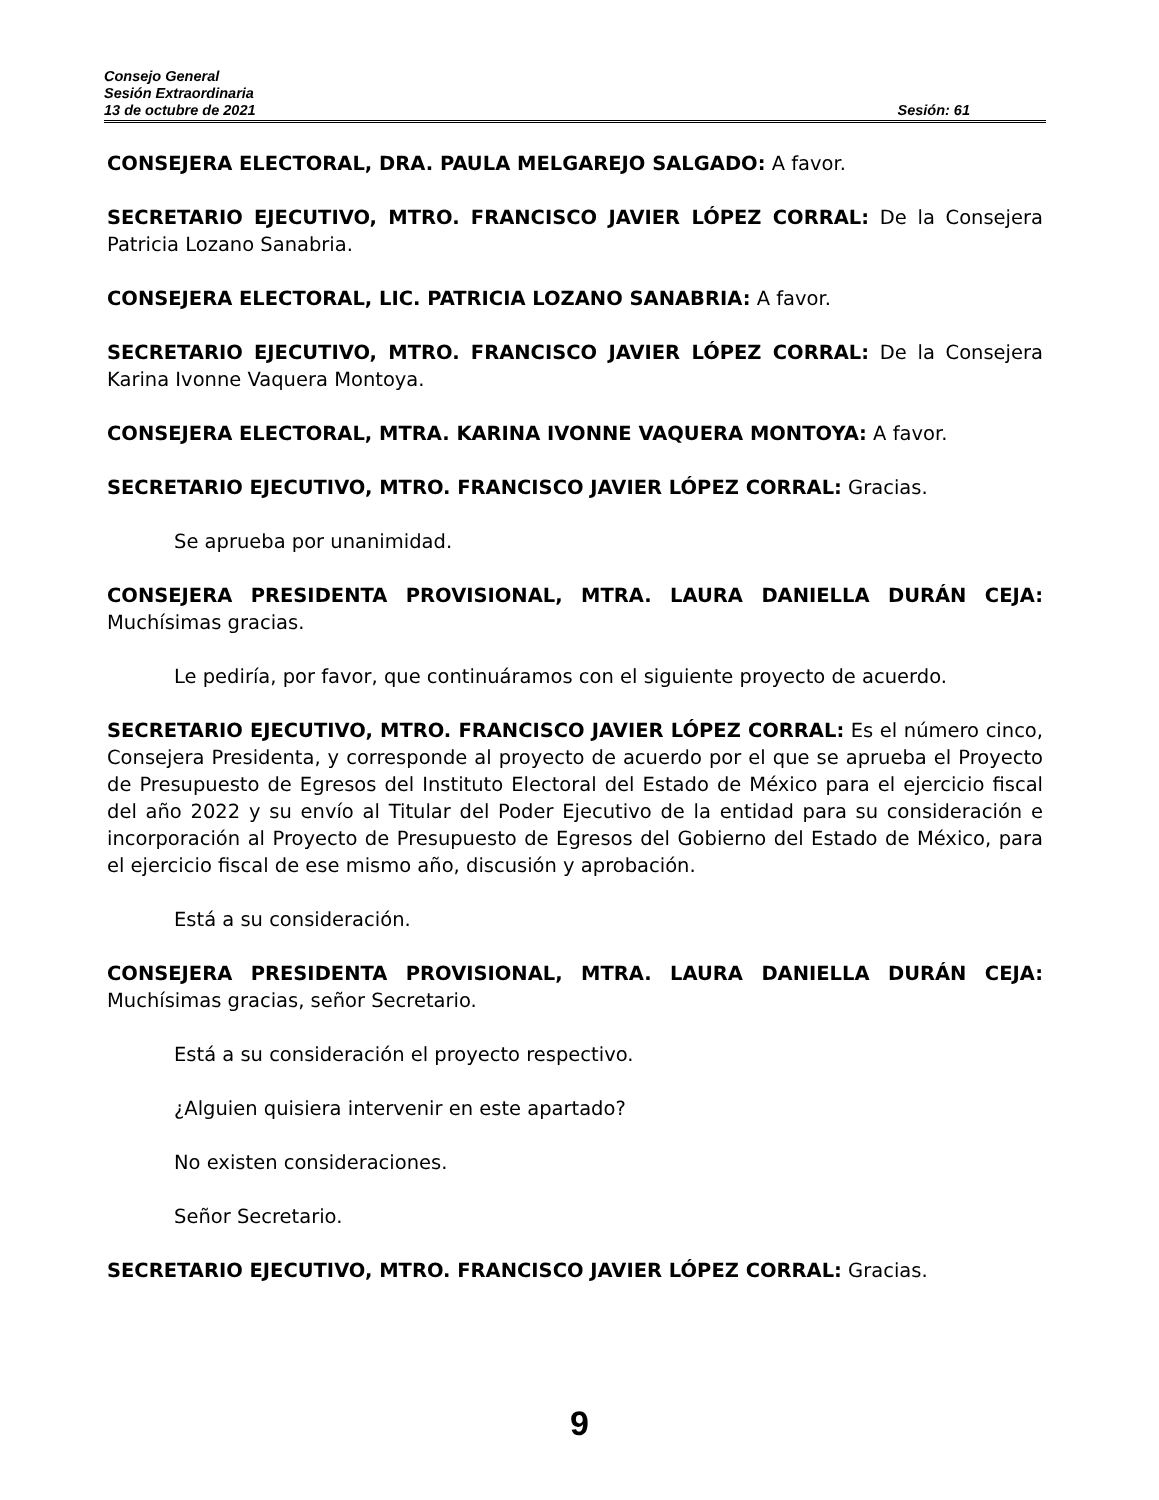Consejo General
Sesión Extraordinaria
13 de octubre de 2021 Sesión: 61
CONSEJERA ELECTORAL, DRA. PAULA MELGAREJO SALGADO: A favor.
SECRETARIO EJECUTIVO, MTRO. FRANCISCO JAVIER LÓPEZ CORRAL: De la Consejera Patricia Lozano Sanabria.
CONSEJERA ELECTORAL, LIC. PATRICIA LOZANO SANABRIA: A favor.
SECRETARIO EJECUTIVO, MTRO. FRANCISCO JAVIER LÓPEZ CORRAL: De la Consejera Karina Ivonne Vaquera Montoya.
CONSEJERA ELECTORAL, MTRA. KARINA IVONNE VAQUERA MONTOYA: A favor.
SECRETARIO EJECUTIVO, MTRO. FRANCISCO JAVIER LÓPEZ CORRAL: Gracias.
Se aprueba por unanimidad.
CONSEJERA PRESIDENTA PROVISIONAL, MTRA. LAURA DANIELLA DURÁN CEJA: Muchísimas gracias.
Le pediría, por favor, que continuáramos con el siguiente proyecto de acuerdo.
SECRETARIO EJECUTIVO, MTRO. FRANCISCO JAVIER LÓPEZ CORRAL: Es el número cinco, Consejera Presidenta, y corresponde al proyecto de acuerdo por el que se aprueba el Proyecto de Presupuesto de Egresos del Instituto Electoral del Estado de México para el ejercicio fiscal del año 2022 y su envío al Titular del Poder Ejecutivo de la entidad para su consideración e incorporación al Proyecto de Presupuesto de Egresos del Gobierno del Estado de México, para el ejercicio fiscal de ese mismo año, discusión y aprobación.
Está a su consideración.
CONSEJERA PRESIDENTA PROVISIONAL, MTRA. LAURA DANIELLA DURÁN CEJA: Muchísimas gracias, señor Secretario.
Está a su consideración el proyecto respectivo.
¿Alguien quisiera intervenir en este apartado?
No existen consideraciones.
Señor Secretario.
SECRETARIO EJECUTIVO, MTRO. FRANCISCO JAVIER LÓPEZ CORRAL: Gracias.
9